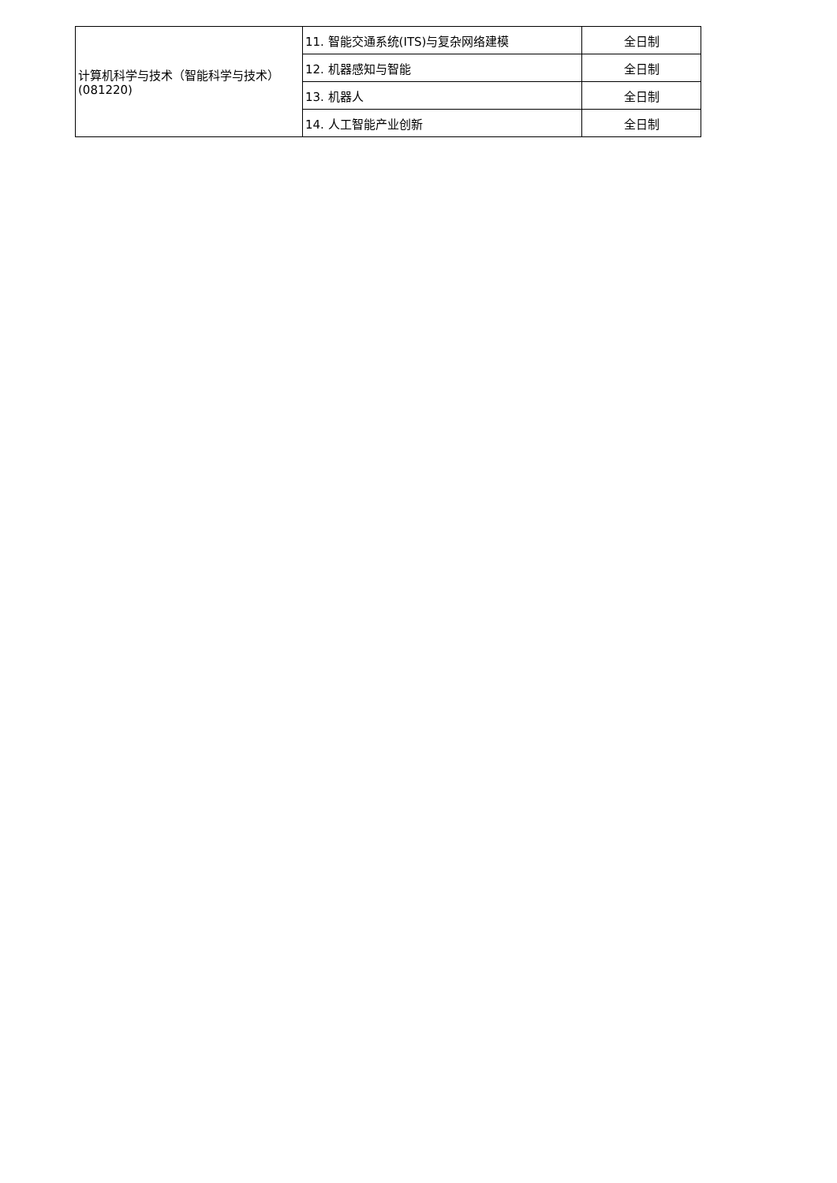| 计算机科学与技术（智能科学与技术）(081220) | 11. 智能交通系统(ITS)与复杂网络建模 | 全日制 |
| | 12. 机器感知与智能 | 全日制 |
| | 13. 机器人 | 全日制 |
| | 14. 人工智能产业创新 | 全日制 |